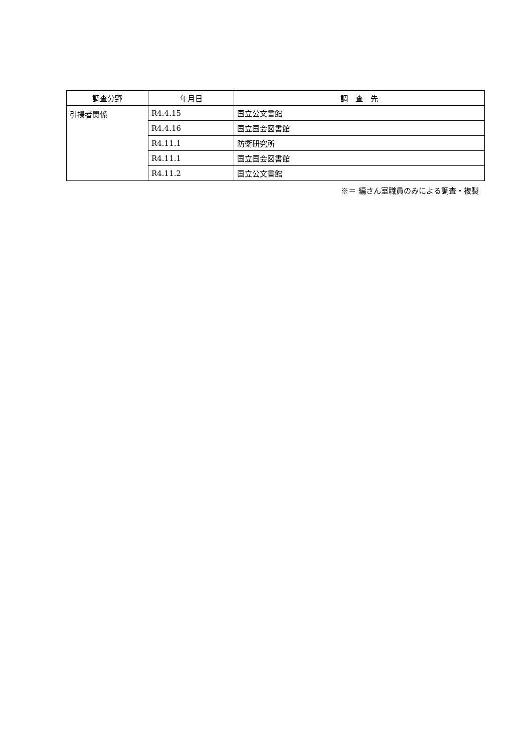| 調査分野 | 年月日 | 調 査 先 |
| --- | --- | --- |
| 引揚者関係 | R4.4.15 | 国立公文書館 |
| | R4.4.16 | 国立国会図書館 |
| | R4.11.1 | 防衛研究所 |
| | R4.11.1 | 国立国会図書館 |
| | R4.11.2 | 国立公文書館 |
※＝ 編さん室職員のみによる調査・複製